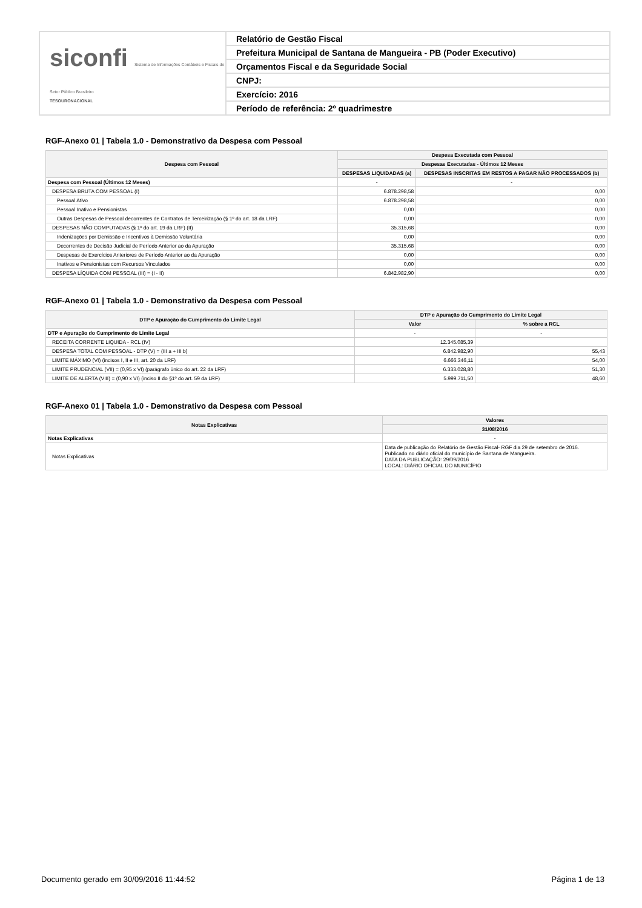siconfi Sistema de Informações Contábeis e Fiscais do Setor Público Brasileiro
TESOURONACIONAL
Relatório de Gestão Fiscal
Prefeitura Municipal de Santana de Mangueira - PB (Poder Executivo)
Orçamentos Fiscal e da Seguridade Social
CNPJ:
Exercício: 2016
Período de referência: 2º quadrimestre
RGF-Anexo 01 | Tabela 1.0 - Demonstrativo da Despesa com Pessoal
| Despesa com Pessoal | Despesa Executada com Pessoal | |
| --- | --- | --- |
| | Despesas Executadas - Últimos 12 Meses | |
| | DESPESAS LIQUIDADAS (a) | DESPESAS INSCRITAS EM RESTOS A PAGAR NÃO PROCESSADOS (b) |
| Despesa com Pessoal (Últimos 12 Meses) | - | - |
| DESPESA BRUTA COM PESSOAL (I) | 6.878.298,58 | 0,00 |
| Pessoal Ativo | 6.878.298,58 | 0,00 |
| Pessoal Inativo e Pensionistas | 0,00 | 0,00 |
| Outras Despesas de Pessoal decorrentes de Contratos de Terceirização (§ 1º do art. 18 da LRF) | 0,00 | 0,00 |
| DESPESAS NÃO COMPUTADAS (§ 1º do art. 19 da LRF) (II) | 35.315,68 | 0,00 |
| Indenizações por Demissão e Incentivos à Demissão Voluntária | 0,00 | 0,00 |
| Decorrentes de Decisão Judicial de Período Anterior ao da Apuração | 35.315,68 | 0,00 |
| Despesas de Exercícios Anteriores de Período Anterior ao da Apuração | 0,00 | 0,00 |
| Inativos e Pensionistas com Recursos Vinculados | 0,00 | 0,00 |
| DESPESA LÍQUIDA COM PESSOAL (III) = (I - II) | 6.842.982,90 | 0,00 |
RGF-Anexo 01 | Tabela 1.0 - Demonstrativo da Despesa com Pessoal
| DTP e Apuração do Cumprimento do Limite Legal | DTP e Apuração do Cumprimento do Limite Legal | |
| --- | --- | --- |
| | Valor | % sobre a RCL |
| DTP e Apuração do Cumprimento do Limite Legal | - | - |
| RECEITA CORRENTE LIQUIDA - RCL (IV) | 12.345.085,39 | |
| DESPESA TOTAL COM PESSOAL - DTP (V) = (III a + III b) | 6.842.982,90 | 55,43 |
| LIMITE MÁXIMO (VI) (incisos I, II e III, art. 20 da LRF) | 6.666.346,11 | 54,00 |
| LIMITE PRUDENCIAL (VII) = (0,95 x VI) (parágrafo único do art. 22 da LRF) | 6.333.028,80 | 51,30 |
| LIMITE DE ALERTA (VIII) = (0,90 x VI) (inciso II do §1º do art. 59 da LRF) | 5.999.711,50 | 48,60 |
RGF-Anexo 01 | Tabela 1.0 - Demonstrativo da Despesa com Pessoal
| Notas Explicativas | Valores |
| --- | --- |
| | 31/08/2016 |
| Notas Explicativas | - |
| Notas Explicativas | Data de publicação do Relatório de Gestão Fiscal- RGF dia 29 de setembro de 2016. Publicado no diário oficial do município de Santana de Mangueira. DATA DA PUBLICAÇÃO: 29/09/2016 LOCAL: DIÁRIO OFICIAL DO MUNICÍPIO |
Documento gerado em 30/09/2016 11:44:52 Página 1 de 13